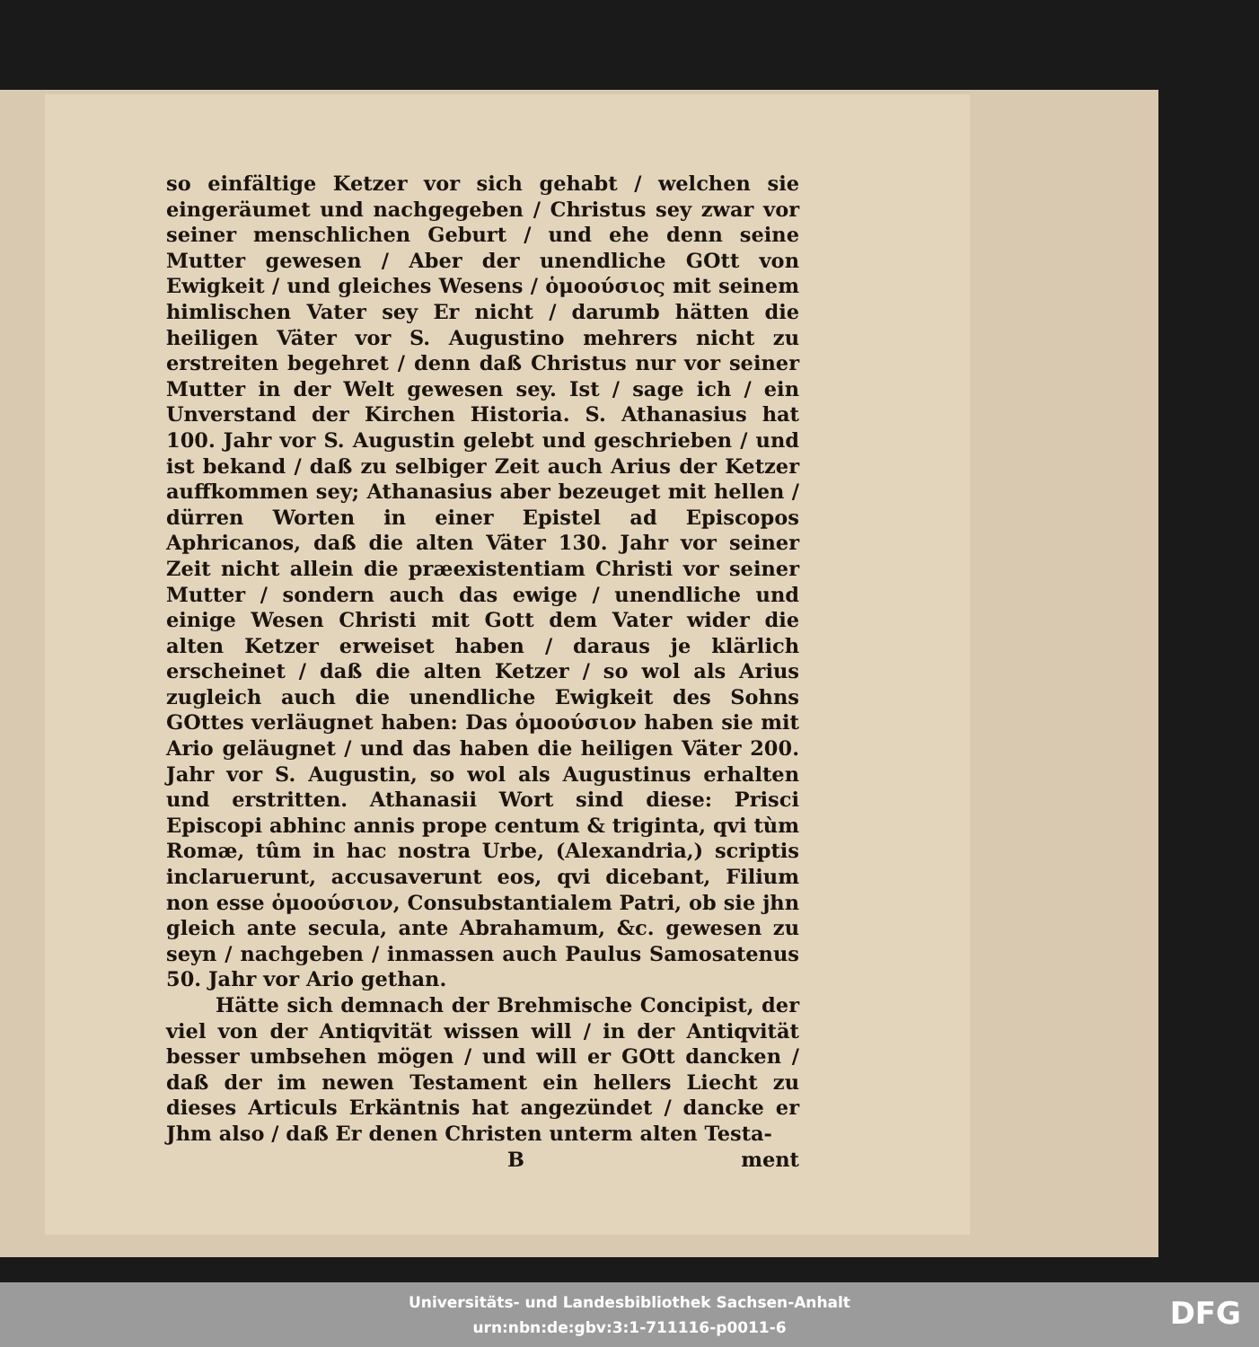so einfältige Ketzer vor sich gehabt / welchen sie eingeräumet und nachgegeben / Christus sey zwar vor seiner menschlichen Geburt / und ehe denn seine Mutter gewesen / Aber der unendliche GOtt von Ewigkeit / und gleiches Wesens / ὁμοούσιος mit seinem himlischen Vater sey Er nicht / darumb hätten die heiligen Väter vor S. Augustino mehrers nicht zu erstreiten begehret / denn daß Christus nur vor seiner Mutter in der Welt gewesen sey. Ist / sage ich / ein Unverstand der Kirchen Historia. S. Athanasius hat 100. Jahr vor S. Augustin gelebt und geschrieben / und ist bekand / daß zu selbiger Zeit auch Arius der Ketzer auffkommen sey; Athanasius aber bezeuget mit hellen / dürren Worten in einer Epistel ad Episcopos Aphricanos, daß die alten Väter 130. Jahr vor seiner Zeit nicht allein die præexistentiam Christi vor seiner Mutter / sondern auch das ewige / unendliche und einige Wesen Christi mit Gott dem Vater wider die alten Ketzer erweiset haben / daraus je klärlich erscheinet / daß die alten Ketzer / so wol als Arius zugleich auch die unendliche Ewigkeit des Sohns GOttes verläugnet haben: Das ὁμοούσιον haben sie mit Ario geläugnet / und das haben die heiligen Väter 200. Jahr vor S. Augustin, so wol als Augustinus erhalten und erstritten. Athanasii Wort sind diese: Prisci Episcopi abhinc annis prope centum & triginta, qvi tùm Romæ, tûm in hac nostra Urbe, (Alexandria,) scriptis inclaruerunt, accusaverunt eos, qvi dicebant, Filium non esse ὁμοούσιον, Consubstantialem Patri, ob sie jhn gleich ante secula, ante Abrahamum, &c. gewesen zu seyn / nachgeben / inmassen auch Paulus Samosatenus 50. Jahr vor Ario gethan.
Hätte sich demnach der Brehmische Concipist, der viel von der Antiqvität wissen will / in der Antiqvität besser umbsehen mögen / und will er GOtt dancken / daß der im newen Testament ein hellers Liecht zu dieses Articuls Erkäntnis hat angezündet / dancke er Jhm also / daß Er denen Christen unterm alten Testa-
B ment
Universitäts- und Landesbibliothek Sachsen-Anhalt
urn:nbn:de:gbv:3:1-711116-p0011-6
DFG